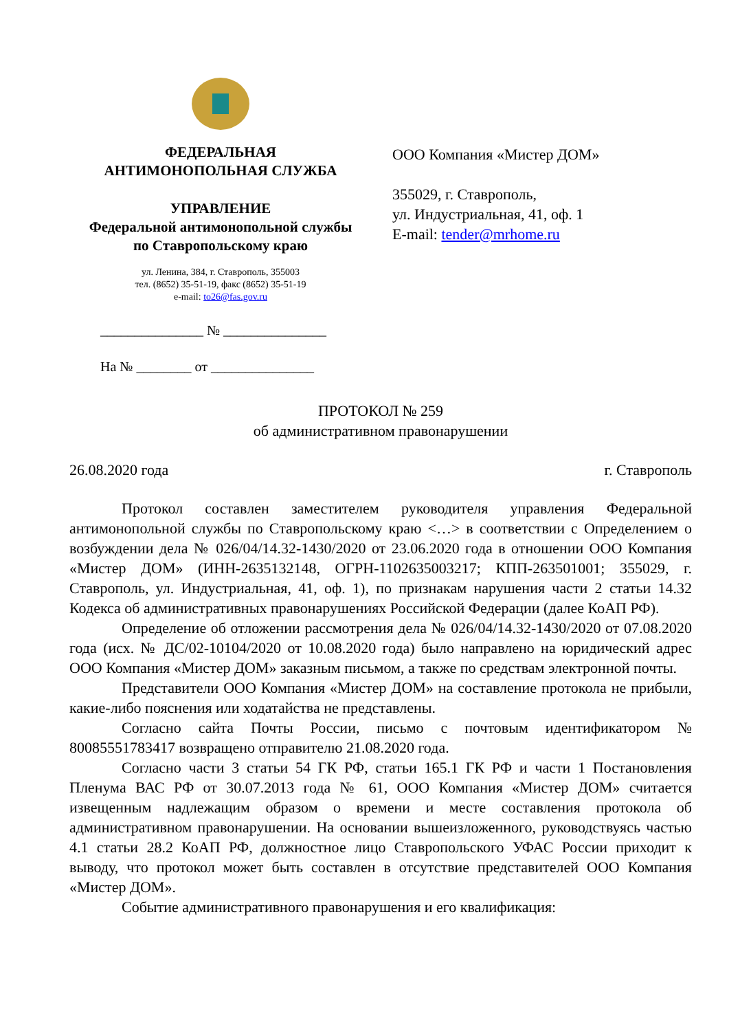ФЕДЕРАЛЬНАЯ
АНТИМОНОПОЛЬНАЯ СЛУЖБА
УПРАВЛЕНИЕ
Федеральной антимонопольной службы
по Ставропольскому краю
ул. Ленина, 384, г. Ставрополь, 355003
тел. (8652) 35-51-19, факс (8652) 35-51-19
e-mail: to26@fas.gov.ru
_______________ № _______________
На № ________ от _______________
ООО Компания «Мистер ДОМ»
355029, г. Ставрополь,
ул. Индустриальная, 41, оф. 1
E-mail: tender@mrhome.ru
ПРОТОКОЛ № 259
об административном правонарушении
26.08.2020 года г. Ставрополь
Протокол составлен заместителем руководителя управления Федеральной антимонопольной службы по Ставропольскому краю <…> в соответствии с Определением о возбуждении дела № 026/04/14.32-1430/2020 от 23.06.2020 года в отношении ООО Компания «Мистер ДОМ» (ИНН-2635132148, ОГРН-1102635003217; КПП-263501001; 355029, г. Ставрополь, ул. Индустриальная, 41, оф. 1), по признакам нарушения части 2 статьи 14.32 Кодекса об административных правонарушениях Российской Федерации (далее КоАП РФ).
Определение об отложении рассмотрения дела № 026/04/14.32-1430/2020 от 07.08.2020 года (исх. № ДС/02-10104/2020 от 10.08.2020 года) было направлено на юридический адрес ООО Компания «Мистер ДОМ» заказным письмом, а также по средствам электронной почты.
Представители ООО Компания «Мистер ДОМ» на составление протокола не прибыли, какие-либо пояснения или ходатайства не представлены.
Согласно сайта Почты России, письмо с почтовым идентификатором № 80085551783417 возвращено отправителю 21.08.2020 года.
Согласно части 3 статьи 54 ГК РФ, статьи 165.1 ГК РФ и части 1 Постановления Пленума ВАС РФ от 30.07.2013 года № 61, ООО Компания «Мистер ДОМ» считается извещенным надлежащим образом о времени и месте составления протокола об административном правонарушении. На основании вышеизложенного, руководствуясь частью 4.1 статьи 28.2 КоАП РФ, должностное лицо Ставропольского УФАС России приходит к выводу, что протокол может быть составлен в отсутствие представителей ООО Компания «Мистер ДОМ».
Событие административного правонарушения и его квалификация: